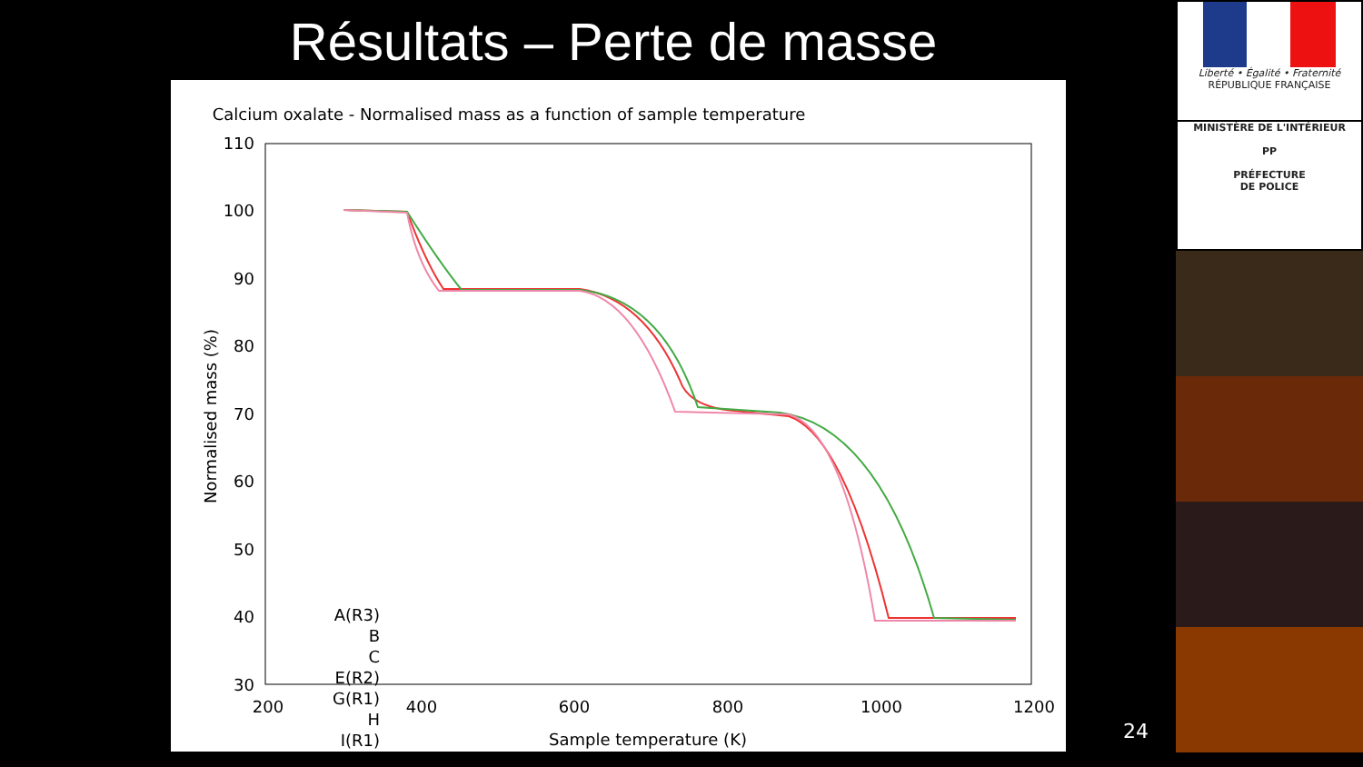Résultats – Perte de masse
Calcium oxalate - Normalised mass as a function of sample temperature
110
100
90
80
70
60
50
40
30
200
400
600
800
1000
1200
Sample temperature (K)
Normalised mass (%)
A(R3)
B
C
E(R2)
G(R1)
H
I(R1)
24
Liberté • Égalité • Fraternité
RÉPUBLIQUE FRANÇAISE
MINISTÈRE DE L'INTÉRIEUR
PP
PRÉFECTURE
DE POLICE